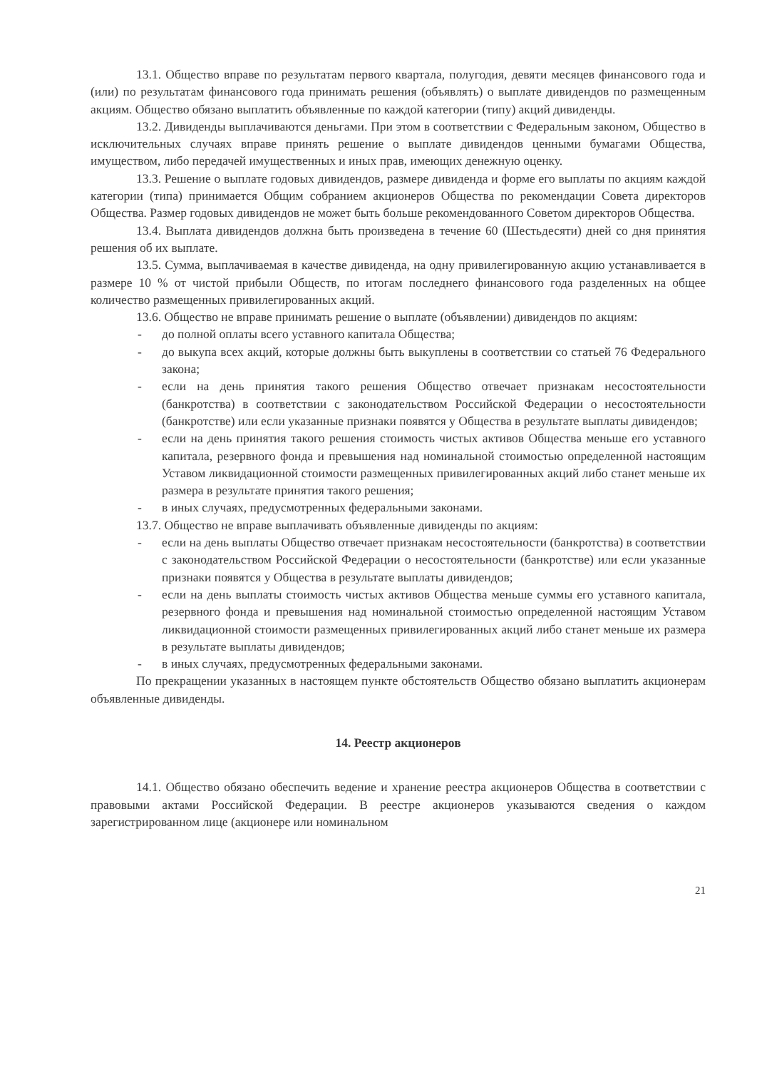13.1. Общество вправе по результатам первого квартала, полугодия, девяти месяцев финансового года и (или) по результатам финансового года принимать решения (объявлять) о выплате дивидендов по размещенным акциям. Общество обязано выплатить объявленные по каждой категории (типу) акций дивиденды.
13.2. Дивиденды выплачиваются деньгами. При этом в соответствии с Федеральным законом, Общество в исключительных случаях вправе принять решение о выплате дивидендов ценными бумагами Общества, имуществом, либо передачей имущественных и иных прав, имеющих денежную оценку.
13.3. Решение о выплате годовых дивидендов, размере дивиденда и форме его выплаты по акциям каждой категории (типа) принимается Общим собранием акционеров Общества по рекомендации Совета директоров Общества. Размер годовых дивидендов не может быть больше рекомендованного Советом директоров Общества.
13.4. Выплата дивидендов должна быть произведена в течение 60 (Шестьдесяти) дней со дня принятия решения об их выплате.
13.5. Сумма, выплачиваемая в качестве дивиденда, на одну привилегированную акцию устанавливается в размере 10 % от чистой прибыли Обществ, по итогам последнего финансового года разделенных на общее количество размещенных привилегированных акций.
13.6. Общество не вправе принимать решение о выплате (объявлении) дивидендов по акциям:
- до полной оплаты всего уставного капитала Общества;
- до выкупа всех акций, которые должны быть выкуплены в соответствии со статьей 76 Федерального закона;
- если на день принятия такого решения Общество отвечает признакам несостоятельности (банкротства) в соответствии с законодательством Российской Федерации о несостоятельности (банкротстве) или если указанные признаки появятся у Общества в результате выплаты дивидендов;
- если на день принятия такого решения стоимость чистых активов Общества меньше его уставного капитала, резервного фонда и превышения над номинальной стоимостью определенной настоящим Уставом ликвидационной стоимости размещенных привилегированных акций либо станет меньше их размера в результате принятия такого решения;
- в иных случаях, предусмотренных федеральными законами.
13.7. Общество не вправе выплачивать объявленные дивиденды по акциям:
- если на день выплаты Общество отвечает признакам несостоятельности (банкротства) в соответствии с законодательством Российской Федерации о несостоятельности (банкротстве) или если указанные признаки появятся у Общества в результате выплаты дивидендов;
- если на день выплаты стоимость чистых активов Общества меньше суммы его уставного капитала, резервного фонда и превышения над номинальной стоимостью определенной настоящим Уставом ликвидационной стоимости размещенных привилегированных акций либо станет меньше их размера в результате выплаты дивидендов;
- в иных случаях, предусмотренных федеральными законами.
По прекращении указанных в настоящем пункте обстоятельств Общество обязано выплатить акционерам объявленные дивиденды.
14. Реестр акционеров
14.1. Общество обязано обеспечить ведение и хранение реестра акционеров Общества в соответствии с правовыми актами Российской Федерации. В реестре акционеров указываются сведения о каждом зарегистрированном лице (акционере или номинальном
21